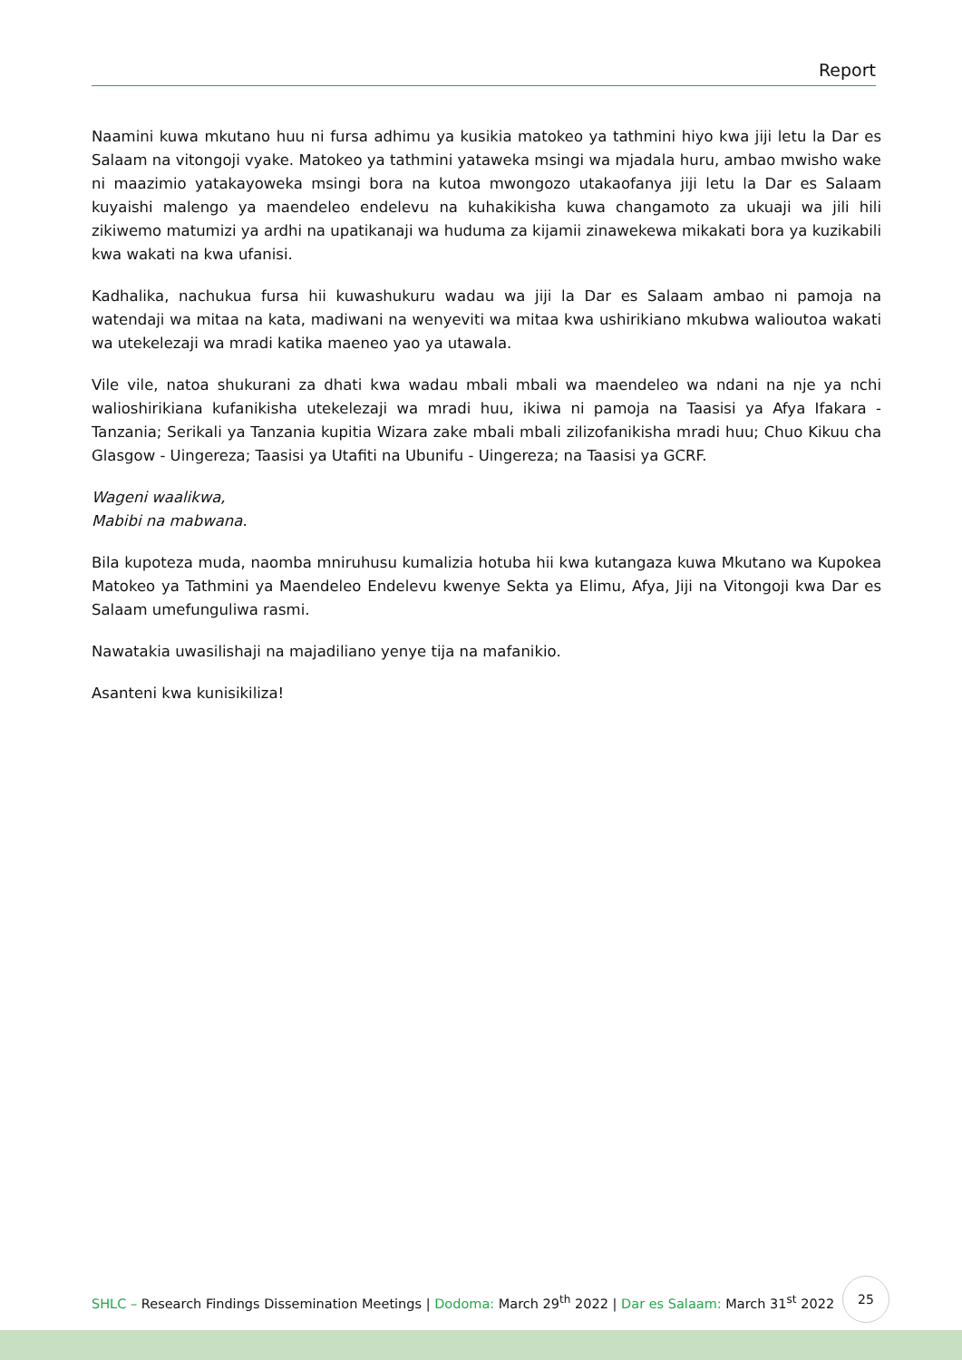Report
Naamini kuwa mkutano huu ni fursa adhimu ya kusikia matokeo ya tathmini hiyo kwa jiji letu la Dar es Salaam na vitongoji vyake. Matokeo ya tathmini yataweka msingi wa mjadala huru, ambao mwisho wake ni maazimio yatakayoweka msingi bora na kutoa mwongozo utakaofanya jiji letu la Dar es Salaam kuyaishi malengo ya maendeleo endelevu na kuhakikisha kuwa changamoto za ukuaji wa jili hili zikiwemo matumizi ya ardhi na upatikanaji wa huduma za kijamii zinawekewa mikakati bora ya kuzikabili kwa wakati na kwa ufanisi.
Kadhalika, nachukua fursa hii kuwashukuru wadau wa jiji la Dar es Salaam ambao ni pamoja na watendaji wa mitaa na kata, madiwani na wenyeviti wa mitaa kwa ushirikiano mkubwa walioutoa wakati wa utekelezaji wa mradi katika maeneo yao ya utawala.
Vile vile, natoa shukurani za dhati kwa wadau mbali mbali wa maendeleo wa ndani na nje ya nchi walioshirikiana kufanikisha utekelezaji wa mradi huu, ikiwa ni pamoja na Taasisi ya Afya Ifakara - Tanzania; Serikali ya Tanzania kupitia Wizara zake mbali mbali zilizofanikisha mradi huu; Chuo Kikuu cha Glasgow - Uingereza; Taasisi ya Utafiti na Ubunifu - Uingereza; na Taasisi ya GCRF.
Wageni waalikwa,
Mabibi na mabwana.
Bila kupoteza muda, naomba mniruhusu kumalizia hotuba hii kwa kutangaza kuwa Mkutano wa Kupokea Matokeo ya Tathmini ya Maendeleo Endelevu kwenye Sekta ya Elimu, Afya, Jiji na Vitongoji kwa Dar es Salaam umefunguliwa rasmi.
Nawatakia uwasilishaji na majadiliano yenye tija na mafanikio.
Asanteni kwa kunisikiliza!
SHLC – Research Findings Dissemination Meetings | Dodoma: March 29<sup>th</sup> 2022 | Dar es Salaam: March 31<sup>st</sup> 2022
25